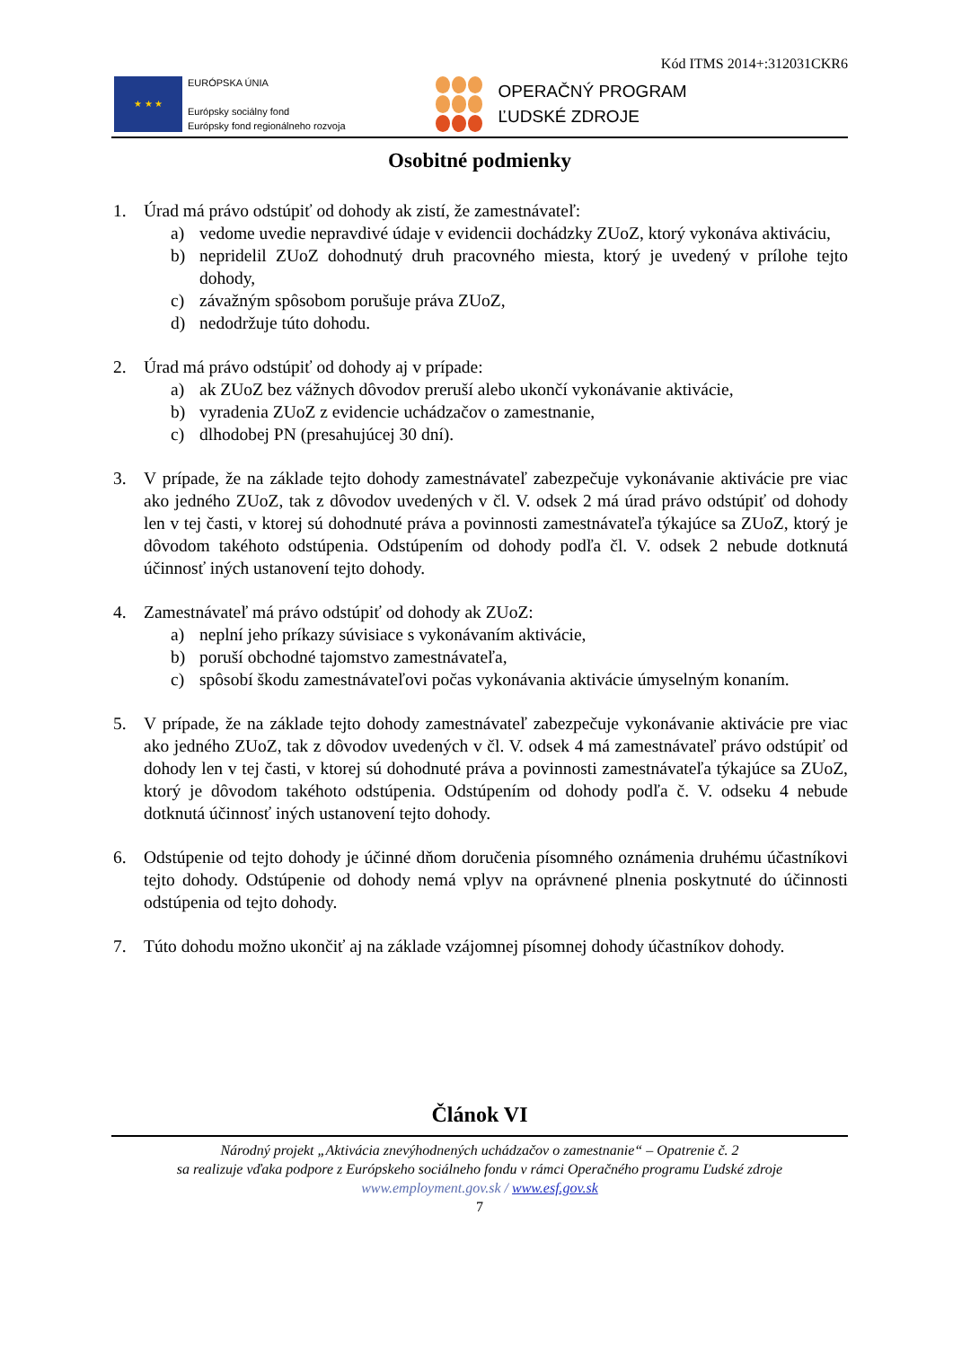Kód ITMS 2014+:312031CKR6
★ ★ ★
EURÓPSKA ÚNIA
Európsky sociálny fond
Európsky fond regionálneho rozvoja
OPERAČNÝ PROGRAM
ĽUDSKÉ ZDROJE
Osobitné podmienky
1. Úrad má právo odstúpiť od dohody ak zistí, že zamestnávateľ:
a) vedome uvedie nepravdivé údaje v evidencii dochádzky ZUoZ, ktorý vykonáva aktiváciu,
b) nepridelil ZUoZ dohodnutý druh pracovného miesta, ktorý je uvedený v prílohe tejto dohody,
c) závažným spôsobom porušuje práva ZUoZ,
d) nedodržuje túto dohodu.
2. Úrad má právo odstúpiť od dohody aj v prípade:
a) ak ZUoZ bez vážnych dôvodov preruší alebo ukončí vykonávanie aktivácie,
b) vyradenia ZUoZ z evidencie uchádzačov o zamestnanie,
c) dlhodobej PN (presahujúcej 30 dní).
3. V prípade, že na základe tejto dohody zamestnávateľ zabezpečuje vykonávanie aktivácie pre viac ako jedného ZUoZ, tak z dôvodov uvedených v čl. V. odsek 2 má úrad právo odstúpiť od dohody len v tej časti, v ktorej sú dohodnuté práva a povinnosti zamestnávateľa týkajúce sa ZUoZ, ktorý je dôvodom takéhoto odstúpenia. Odstúpením od dohody podľa čl. V. odsek 2 nebude dotknutá účinnosť iných ustanovení tejto dohody.
4. Zamestnávateľ má právo odstúpiť od dohody ak ZUoZ:
a) neplní jeho príkazy súvisiace s vykonávaním aktivácie,
b) poruší obchodné tajomstvo zamestnávateľa,
c) spôsobí škodu zamestnávateľovi počas vykonávania aktivácie úmyselným konaním.
5. V prípade, že na základe tejto dohody zamestnávateľ zabezpečuje vykonávanie aktivácie pre viac ako jedného ZUoZ, tak z dôvodov uvedených v čl. V. odsek 4 má zamestnávateľ právo odstúpiť od dohody len v tej časti, v ktorej sú dohodnuté práva a povinnosti zamestnávateľa týkajúce sa ZUoZ, ktorý je dôvodom takéhoto odstúpenia. Odstúpením od dohody podľa č. V. odseku 4 nebude dotknutá účinnosť iných ustanovení tejto dohody.
6. Odstúpenie od tejto dohody je účinné dňom doručenia písomného oznámenia druhému účastníkovi tejto dohody. Odstúpenie od dohody nemá vplyv na oprávnené plnenia poskytnuté do účinnosti odstúpenia od tejto dohody.
7. Túto dohodu možno ukončiť aj na základe vzájomnej písomnej dohody účastníkov dohody.
Článok VI
Národný projekt „Aktivácia znevýhodnených uchádzačov o zamestnanie“ – Opatrenie č. 2
sa realizuje vďaka podpore z Európskeho sociálneho fondu v rámci Operačného programu Ľudské zdroje
www.employment.gov.sk / www.esf.gov.sk
7